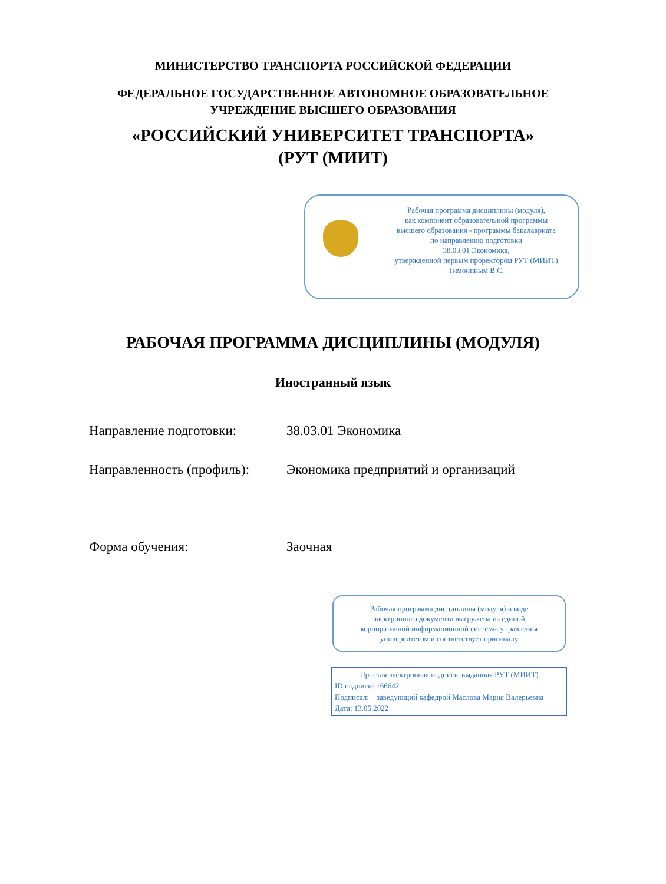МИНИСТЕРСТВО ТРАНСПОРТА РОССИЙСКОЙ ФЕДЕРАЦИИ
ФЕДЕРАЛЬНОЕ ГОСУДАРСТВЕННОЕ АВТОНОМНОЕ ОБРАЗОВАТЕЛЬНОЕ
УЧРЕЖДЕНИЕ ВЫСШЕГО ОБРАЗОВАНИЯ
«РОССИЙСКИЙ УНИВЕРСИТЕТ ТРАНСПОРТА»
(РУТ (МИИТ)
Рабочая программа дисциплины (модуля),
как компонент образовательной программы
высшего образования - программы бакалавриата
по направлению подготовки
38.03.01 Экономика,
утвержденной первым проректором РУТ (МИИТ)
Тимониным В.С.
РАБОЧАЯ ПРОГРАММА ДИСЦИПЛИНЫ (МОДУЛЯ)
Иностранный язык
Направление подготовки: 38.03.01 Экономика
Направленность (профиль): Экономика предприятий и организаций
Форма обучения: Заочная
Рабочая программа дисциплины (модуля) в виде
электронного документа выгружена из единой
корпоративной информационной системы управления
университетом и соответствует оригиналу
Простая электронная подпись, выданная РУТ (МИИТ)
ID подписи: 166642
Подписал: заведующий кафедрой Маслова Мария Валерьевна
Дата: 13.05.2022